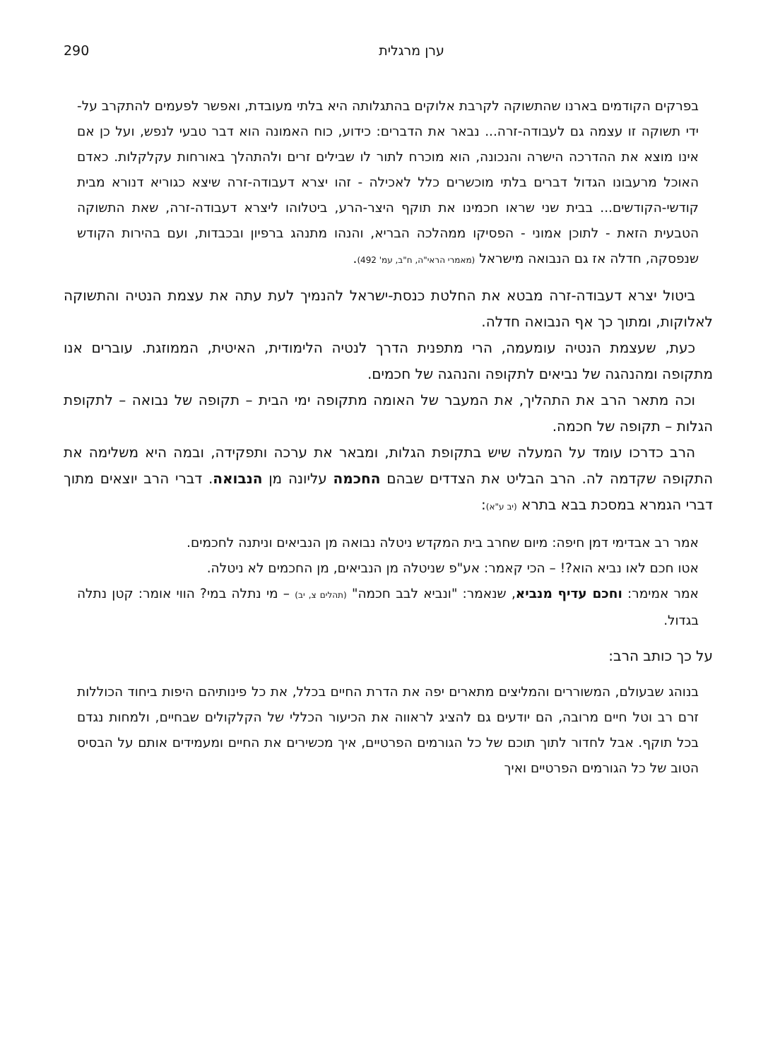ערן מרגלית 290
בפרקים הקודמים בארנו שהתשוקה לקרבת אלוקים בהתגלותה היא בלתי מעובדת, ואפשר לפעמים להתקרב על-ידי תשוקה זו עצמה גם לעבודה-זרה... נבאר את הדברים: כידוע, כוח האמונה הוא דבר טבעי לנפש, ועל כן אם אינו מוצא את ההדרכה הישרה והנכונה, הוא מוכרח לתור לו שבילים זרים ולהתהלך באורחות עקלקלות. כאדם האוכל מרעבונו הגדול דברים בלתי מוכשרים כלל לאכילה - זהו יצרא דעבודה-זרה שיצא כגוריא דנורא מבית קודשי-הקודשים... בבית שני שראו חכמינו את תוקף היצר-הרע, ביטלוהו ליצרא דעבודה-זרה, שאת התשוקה הטבעית הזאת - לתוכן אמוני - הפסיקו ממהלכה הבריא, והנהו מתנהג ברפיון ובכבדות, ועם בהירות הקודש שנפסקה, חדלה אז גם הנבואה מישראל (מאמרי הראי"ה, ח"ב, עמ' 492).
ביטול יצרא דעבודה-זרה מבטא את החלטת כנסת-ישראל להנמיך לעת עתה את עצמת הנטיה והתשוקה לאלוקות, ומתוך כך אף הנבואה חדלה.
כעת, שעצמת הנטיה עומעמה, הרי מתפנית הדרך לנטיה הלימודית, האיטית, הממוזגת. עוברים אנו מתקופה ומהנהגה של נביאים לתקופה והנהגה של חכמים.
וכה מתאר הרב את התהליך, את המעבר של האומה מתקופה ימי הבית – תקופה של נבואה – לתקופת הגלות – תקופה של חכמה.
הרב כדרכו עומד על המעלה שיש בתקופת הגלות, ומבאר את ערכה ותפקידה, ובמה היא משלימה את התקופה שקדמה לה. הרב הבליט את הצדדים שבהם החכמה עליונה מן הנבואה. דברי הרב יוצאים מתוך דברי הגמרא במסכת בבא בתרא (יב ע"א):
אמר רב אבדימי דמן חיפה: מיום שחרב בית המקדש ניטלה נבואה מן הנביאים וניתנה לחכמים.
אטו חכם לאו נביא הוא?! – הכי קאמר: אע"פ שניטלה מן הנביאים, מן החכמים לא ניטלה.
אמר אמימר: וחכם עדיף מנביא, שנאמר: "ונביא לבב חכמה" (תהלים צ, יב) – מי נתלה במי? הווי אומר: קטן נתלה בגדול.
על כך כותב הרב:
בנוהג שבעולם, המשוררים והמליצים מתארים יפה את הדרת החיים בכלל, את כל פינותיהם היפות ביחוד הכוללות זרם רב וטל חיים מרובה, הם יודעים גם להציג לראווה את הכיעור הכללי של הקלקולים שבחיים, ולמחות נגדם בכל תוקף. אבל לחדור לתוך תוכם של כל הגורמים הפרטיים, איך מכשירים את החיים ומעמידים אותם על הבסיס הטוב של כל הגורמים הפרטיים ואיך